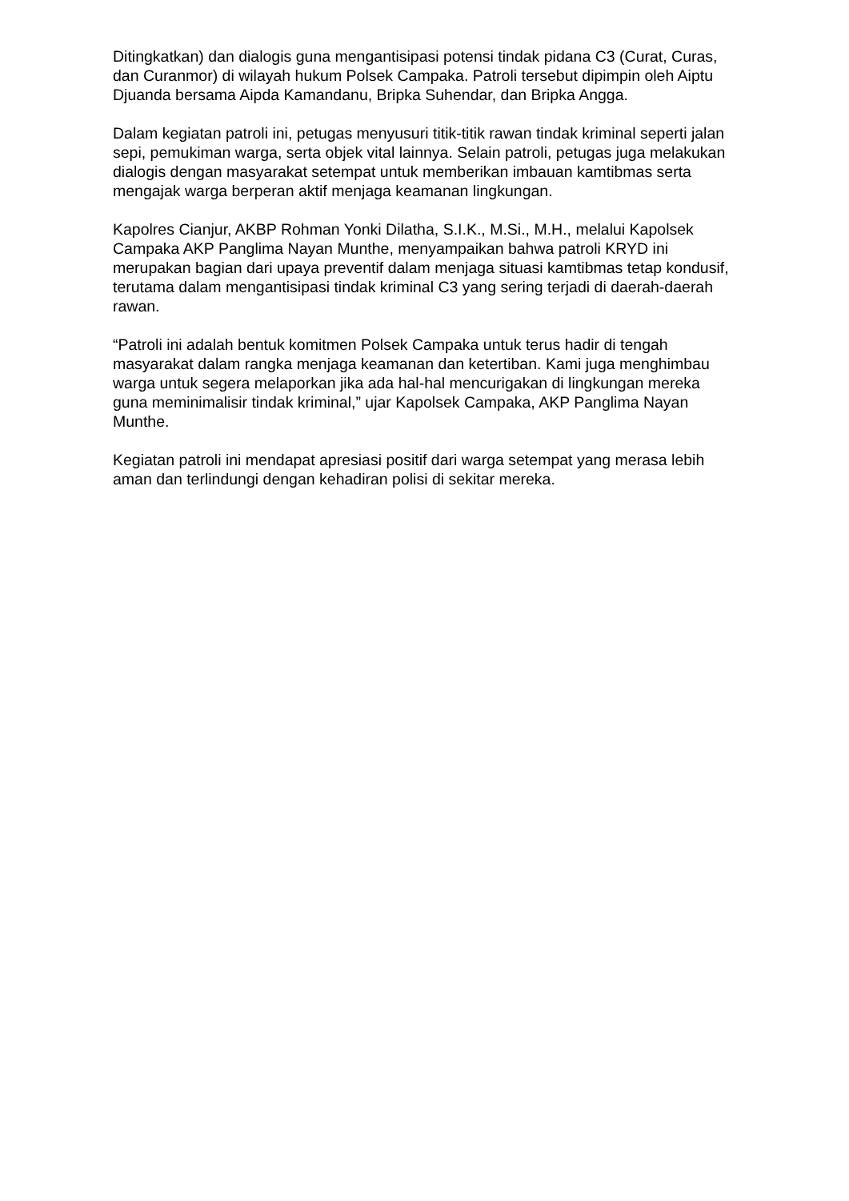Ditingkatkan) dan dialogis guna mengantisipasi potensi tindak pidana C3 (Curat, Curas, dan Curanmor) di wilayah hukum Polsek Campaka. Patroli tersebut dipimpin oleh Aiptu Djuanda bersama Aipda Kamandanu, Bripka Suhendar, dan Bripka Angga.
Dalam kegiatan patroli ini, petugas menyusuri titik-titik rawan tindak kriminal seperti jalan sepi, pemukiman warga, serta objek vital lainnya. Selain patroli, petugas juga melakukan dialogis dengan masyarakat setempat untuk memberikan imbauan kamtibmas serta mengajak warga berperan aktif menjaga keamanan lingkungan.
Kapolres Cianjur, AKBP Rohman Yonki Dilatha, S.I.K., M.Si., M.H., melalui Kapolsek Campaka AKP Panglima Nayan Munthe, menyampaikan bahwa patroli KRYD ini merupakan bagian dari upaya preventif dalam menjaga situasi kamtibmas tetap kondusif, terutama dalam mengantisipasi tindak kriminal C3 yang sering terjadi di daerah-daerah rawan.
“Patroli ini adalah bentuk komitmen Polsek Campaka untuk terus hadir di tengah masyarakat dalam rangka menjaga keamanan dan ketertiban. Kami juga menghimbau warga untuk segera melaporkan jika ada hal-hal mencurigakan di lingkungan mereka guna meminimalisir tindak kriminal,” ujar Kapolsek Campaka, AKP Panglima Nayan Munthe.
Kegiatan patroli ini mendapat apresiasi positif dari warga setempat yang merasa lebih aman dan terlindungi dengan kehadiran polisi di sekitar mereka.